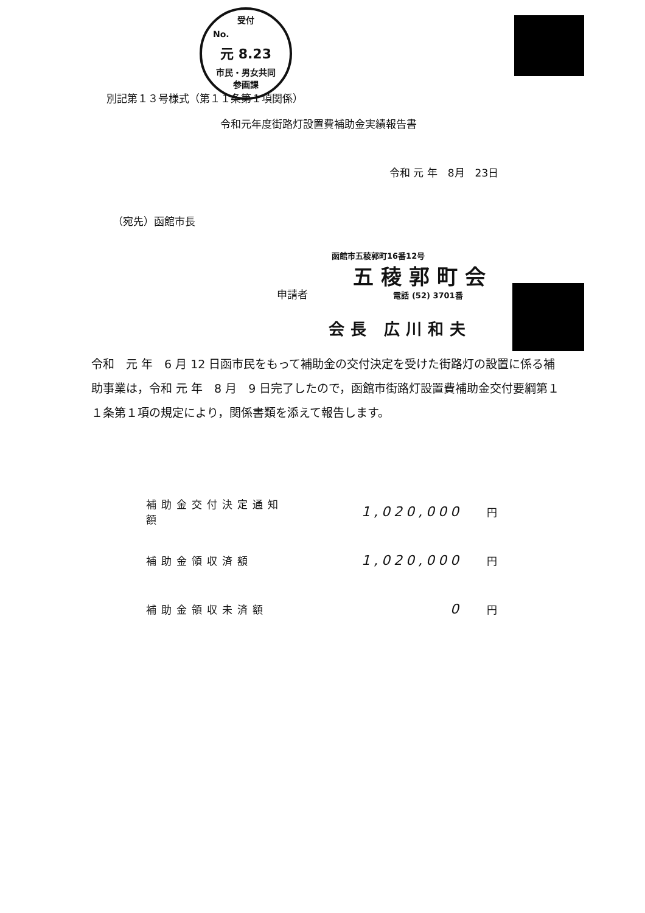受付
No.
元 8.23
市民・男女共同
参画課
別記第１３号様式（第１１条第１項関係）
令和元年度街路灯設置費補助金実績報告書
令和 元 年　8月　23日
（宛先）函館市長
函館市五稜郭町16番12号
五稜郭町会
申請者 電話 (52) 3701番
会長 広川和夫
令和　元 年　6 月 12 日函市民をもって補助金の交付決定を受けた街路灯の設置に係る補助事業は，令和 元 年　8 月　9 日完了したので，函館市街路灯設置費補助金交付要綱第１１条第１項の規定により，関係書類を添えて報告します。
補助金交付決定通知額 1,020,000 円
補助金領収済額 1,020,000 円
補助金領収未済額 0 円